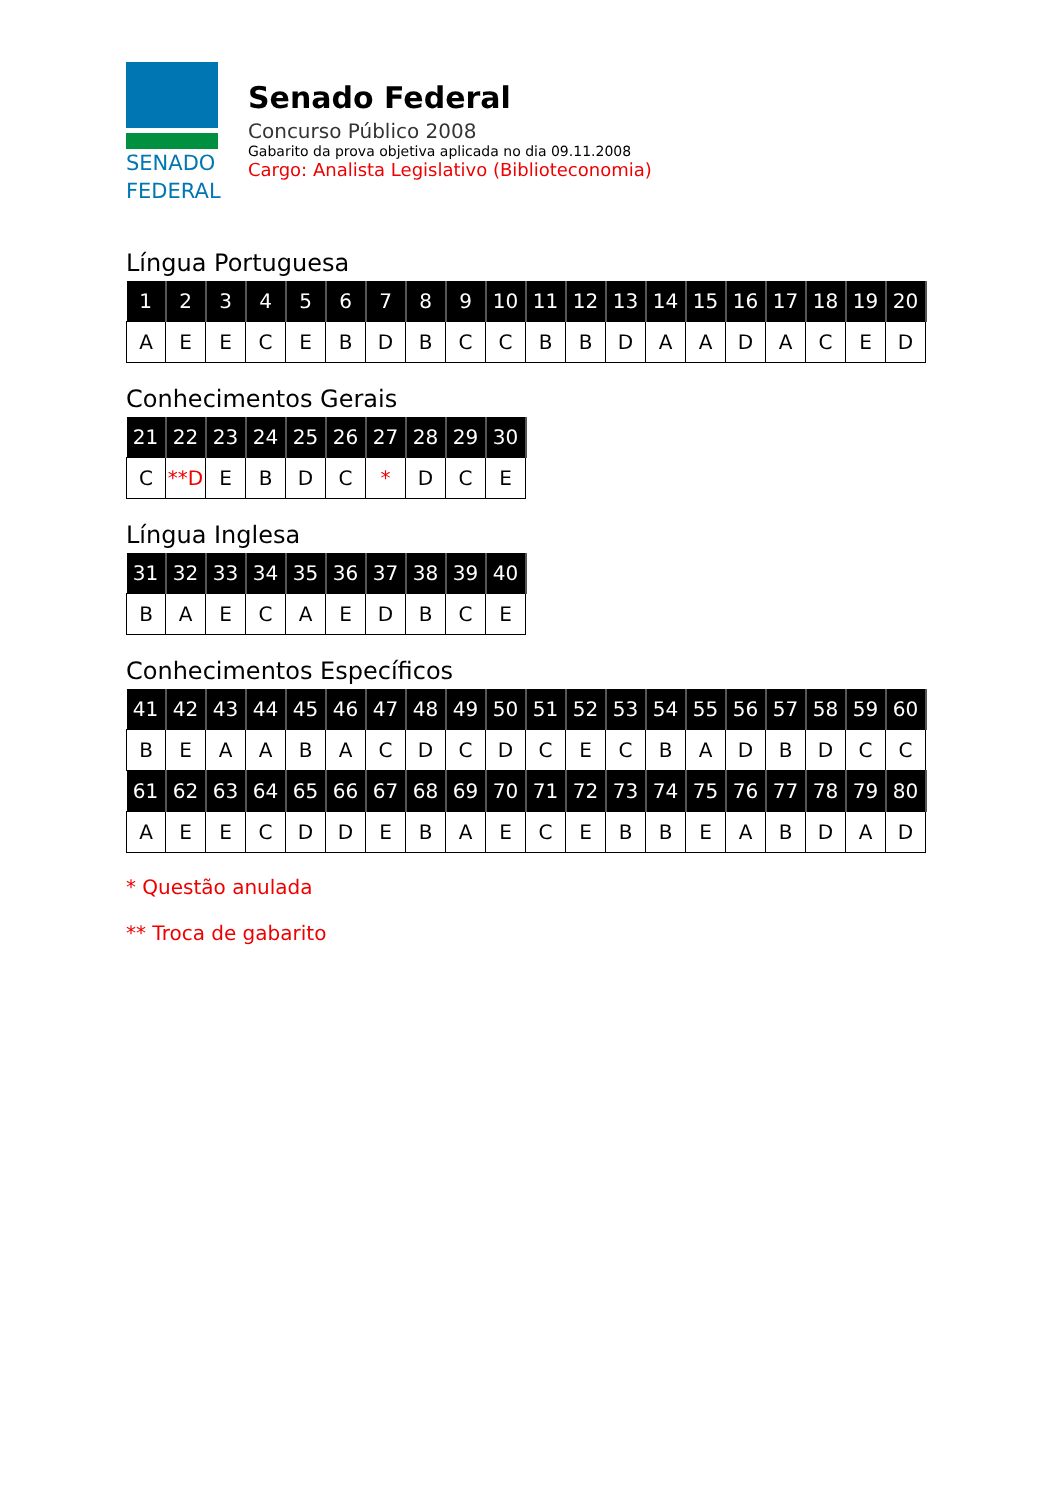SENADO
FEDERAL
Senado Federal
Concurso Público 2008
Gabarito da prova objetiva aplicada no dia 09.11.2008
Cargo: Analista Legislativo (Biblioteconomia)
Língua Portuguesa
| 1 | 2 | 3 | 4 | 5 | 6 | 7 | 8 | 9 | 10 | 11 | 12 | 13 | 14 | 15 | 16 | 17 | 18 | 19 | 20 |
| --- | --- | --- | --- | --- | --- | --- | --- | --- | --- | --- | --- | --- | --- | --- | --- | --- | --- | --- | --- |
| A | E | E | C | E | B | D | B | C | C | B | B | D | A | A | D | A | C | E | D |
Conhecimentos Gerais
| 21 | 22 | 23 | 24 | 25 | 26 | 27 | 28 | 29 | 30 |
| --- | --- | --- | --- | --- | --- | --- | --- | --- | --- |
| C | **D | E | B | D | C | * | D | C | E |
Língua Inglesa
| 31 | 32 | 33 | 34 | 35 | 36 | 37 | 38 | 39 | 40 |
| --- | --- | --- | --- | --- | --- | --- | --- | --- | --- |
| B | A | E | C | A | E | D | B | C | E |
Conhecimentos Específicos
| 41 | 42 | 43 | 44 | 45 | 46 | 47 | 48 | 49 | 50 | 51 | 52 | 53 | 54 | 55 | 56 | 57 | 58 | 59 | 60 |
| --- | --- | --- | --- | --- | --- | --- | --- | --- | --- | --- | --- | --- | --- | --- | --- | --- | --- | --- | --- |
| B | E | A | A | B | A | C | D | C | D | C | E | C | B | A | D | B | D | C | C |
| 61 | 62 | 63 | 64 | 65 | 66 | 67 | 68 | 69 | 70 | 71 | 72 | 73 | 74 | 75 | 76 | 77 | 78 | 79 | 80 |
| A | E | E | C | D | D | E | B | A | E | C | E | B | B | E | A | B | D | A | D |
* Questão anulada
** Troca de gabarito